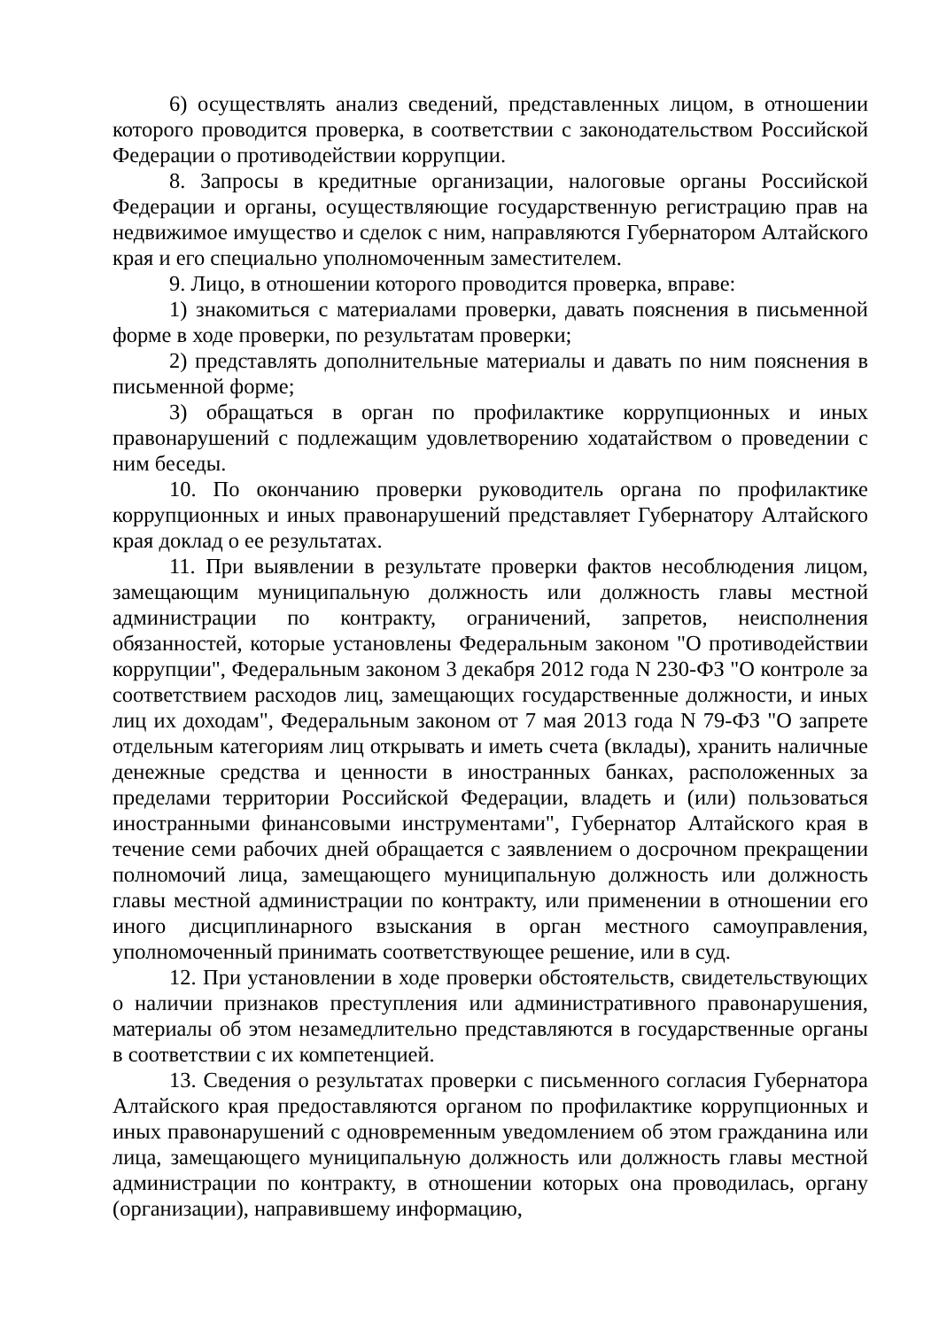6) осуществлять анализ сведений, представленных лицом, в отношении которого проводится проверка, в соответствии с законодательством Российской Федерации о противодействии коррупции.
8. Запросы в кредитные организации, налоговые органы Российской Федерации и органы, осуществляющие государственную регистрацию прав на недвижимое имущество и сделок с ним, направляются Губернатором Алтайского края и его специально уполномоченным заместителем.
9. Лицо, в отношении которого проводится проверка, вправе:
1) знакомиться с материалами проверки, давать пояснения в письменной форме в ходе проверки, по результатам проверки;
2) представлять дополнительные материалы и давать по ним пояснения в письменной форме;
3) обращаться в орган по профилактике коррупционных и иных правонарушений с подлежащим удовлетворению ходатайством о проведении с ним беседы.
10. По окончанию проверки руководитель органа по профилактике коррупционных и иных правонарушений представляет Губернатору Алтайского края доклад о ее результатах.
11. При выявлении в результате проверки фактов несоблюдения лицом, замещающим муниципальную должность или должность главы местной администрации по контракту, ограничений, запретов, неисполнения обязанностей, которые установлены Федеральным законом "О противодействии коррупции", Федеральным законом 3 декабря 2012 года N 230-ФЗ "О контроле за соответствием расходов лиц, замещающих государственные должности, и иных лиц их доходам", Федеральным законом от 7 мая 2013 года N 79-ФЗ "О запрете отдельным категориям лиц открывать и иметь счета (вклады), хранить наличные денежные средства и ценности в иностранных банках, расположенных за пределами территории Российской Федерации, владеть и (или) пользоваться иностранными финансовыми инструментами", Губернатор Алтайского края в течение семи рабочих дней обращается с заявлением о досрочном прекращении полномочий лица, замещающего муниципальную должность или должность главы местной администрации по контракту, или применении в отношении его иного дисциплинарного взыскания в орган местного самоуправления, уполномоченный принимать соответствующее решение, или в суд.
12. При установлении в ходе проверки обстоятельств, свидетельствующих о наличии признаков преступления или административного правонарушения, материалы об этом незамедлительно представляются в государственные органы в соответствии с их компетенцией.
13. Сведения о результатах проверки с письменного согласия Губернатора Алтайского края предоставляются органом по профилактике коррупционных и иных правонарушений с одновременным уведомлением об этом гражданина или лица, замещающего муниципальную должность или должность главы местной администрации по контракту, в отношении которых она проводилась, органу (организации), направившему информацию,